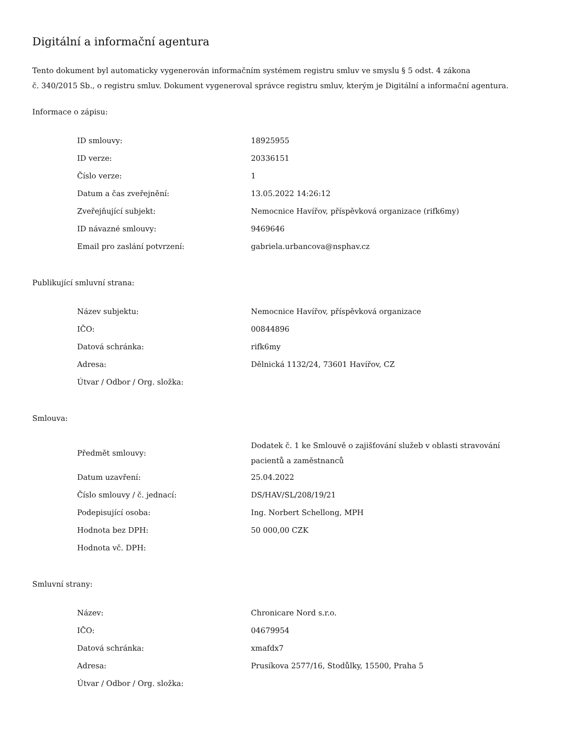Digitální a informační agentura
Tento dokument byl automaticky vygenerován informačním systémem registru smluv ve smyslu § 5 odst. 4 zákona
č. 340/2015 Sb., o registru smluv. Dokument vygeneroval správce registru smluv, kterým je Digitální a informační agentura.
Informace o zápisu:
| ID smlouvy: | 18925955 |
| ID verze: | 20336151 |
| Číslo verze: | 1 |
| Datum a čas zveřejnění: | 13.05.2022 14:26:12 |
| Zveřejňující subjekt: | Nemocnice Havířov, příspěvková organizace (rifk6my) |
| ID návazné smlouvy: | 9469646 |
| Email pro zaslání potvrzení: | gabriela.urbancova@nsphav.cz |
Publikující smluvní strana:
| Název subjektu: | Nemocnice Havířov, příspěvková organizace |
| IČO: | 00844896 |
| Datová schránka: | rifk6my |
| Adresa: | Dělnická 1132/24, 73601 Havířov, CZ |
| Útvar / Odbor / Org. složka: | |
Smlouva:
| Předmět smlouvy: | Dodatek č. 1 ke Smlouvě o zajišťování služeb v oblasti stravování pacientů a zaměstnanců |
| Datum uzavření: | 25.04.2022 |
| Číslo smlouvy / č. jednací: | DS/HAV/SL/208/19/21 |
| Podepisující osoba: | Ing. Norbert Schellong, MPH |
| Hodnota bez DPH: | 50 000,00 CZK |
| Hodnota vč. DPH: | |
Smluvní strany:
| Název: | Chronicare Nord s.r.o. |
| IČO: | 04679954 |
| Datová schránka: | xmafdx7 |
| Adresa: | Prusíkova 2577/16, Stodůlky, 15500, Praha 5 |
| Útvar / Odbor / Org. složka: | |